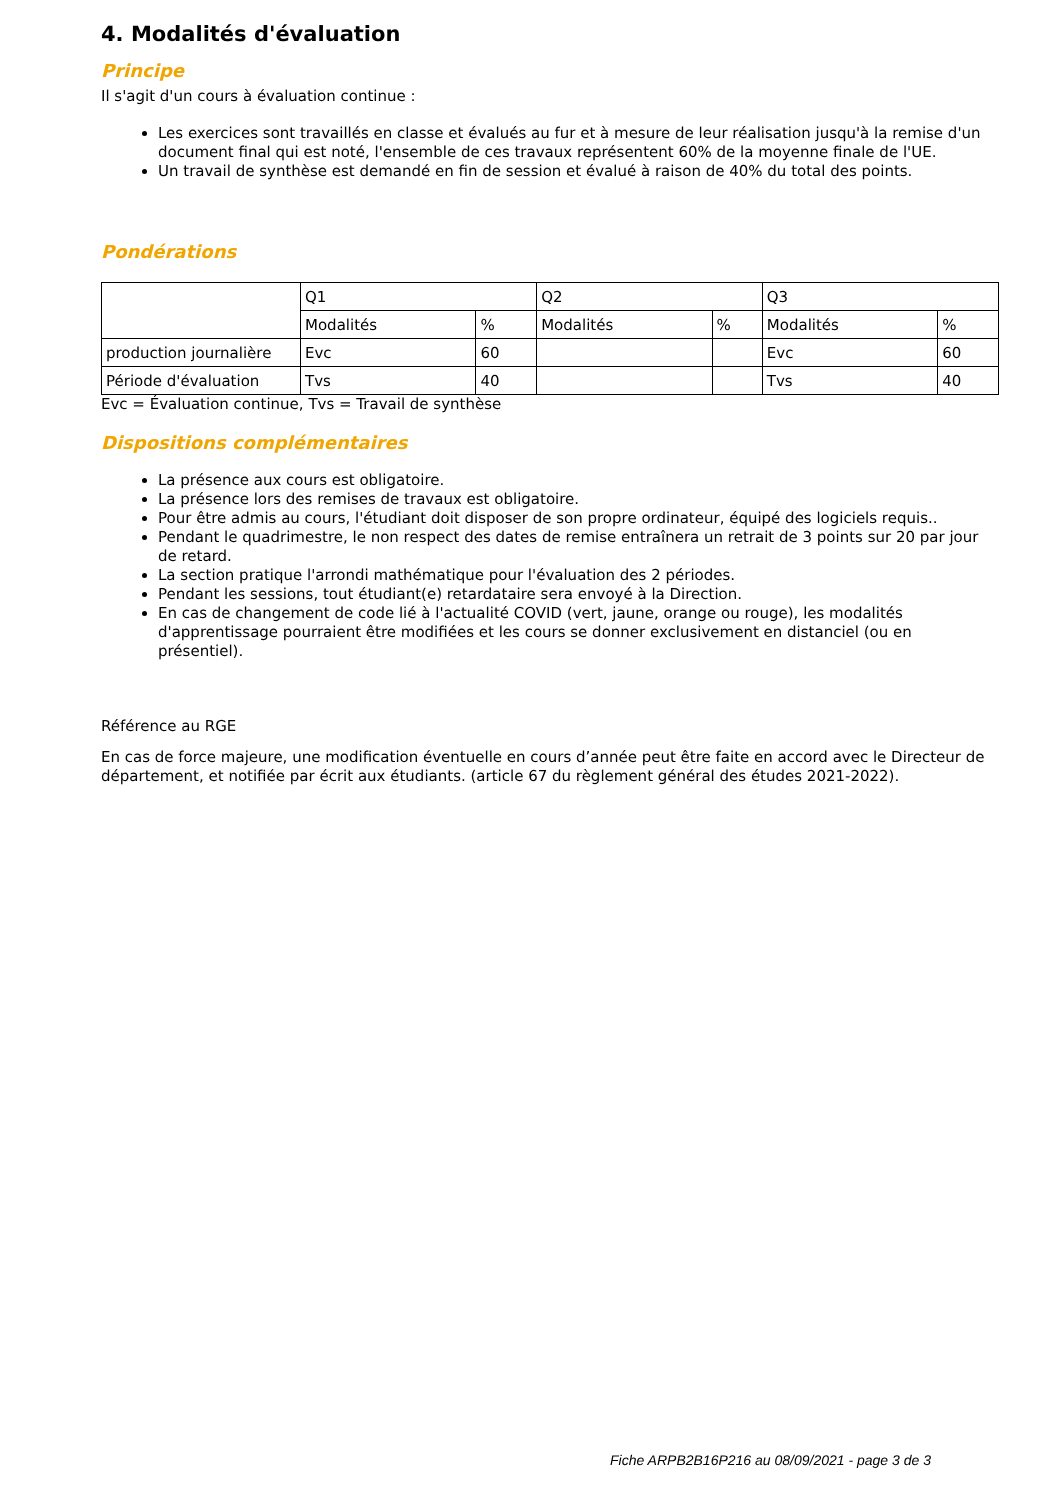4. Modalités d'évaluation
Principe
Il s'agit d'un cours à évaluation continue :
Les exercices sont travaillés en classe et évalués au fur et à mesure de leur réalisation jusqu'à la remise d'un document final qui est noté, l'ensemble de ces travaux représentent 60% de la moyenne finale de l'UE.
Un travail de synthèse est demandé en fin de session et évalué à raison de 40% du total des points.
Pondérations
| | Q1 | | Q2 | | Q3 | |
| | Modalités | % | Modalités | % | Modalités | % |
| production journalière | Evc | 60 | | | Evc | 60 |
| Période d'évaluation | Tvs | 40 | | | Tvs | 40 |
Evc = Évaluation continue, Tvs = Travail de synthèse
Dispositions complémentaires
La présence aux cours est obligatoire.
La présence lors des remises de travaux est obligatoire.
Pour être admis au cours, l'étudiant doit disposer de son propre ordinateur, équipé des logiciels requis..
Pendant le quadrimestre, le non respect des dates de remise entraînera un retrait de 3 points sur 20 par jour de retard.
La section pratique l'arrondi mathématique pour l'évaluation des 2 périodes.
Pendant les sessions, tout étudiant(e) retardataire sera envoyé à la Direction.
En cas de changement de code lié à l'actualité COVID (vert, jaune, orange ou rouge), les modalités d'apprentissage pourraient être modifiées et les cours se donner exclusivement en distanciel (ou en présentiel).
Référence au RGE
En cas de force majeure, une modification éventuelle en cours d’année peut être faite en accord avec le Directeur de département, et notifiée par écrit aux étudiants. (article 67 du règlement général des études 2021-2022).
Fiche ARPB2B16P216 au 08/09/2021 - page 3 de 3